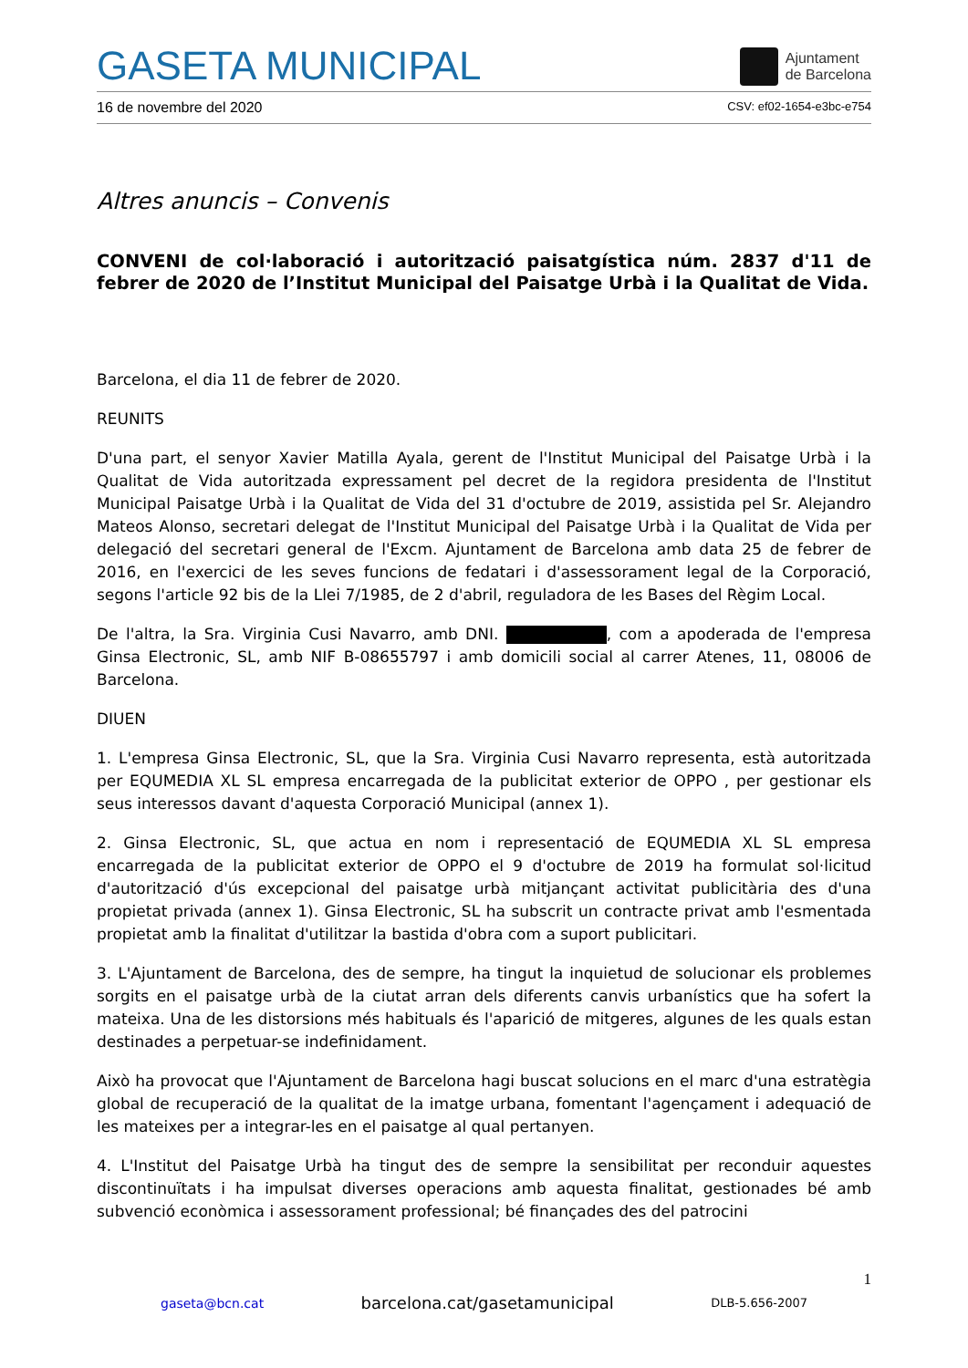GASETA MUNICIPAL
Ajuntament
de Barcelona
16 de novembre del 2020 CSV: ef02-1654-e3bc-e754
Altres anuncis – Convenis
CONVENI de col·laboració i autorització paisatgística núm. 2837 d'11 de febrer de 2020 de l’Institut Municipal del Paisatge Urbà i la Qualitat de Vida.
Barcelona, el dia 11 de febrer de 2020.
REUNITS
D'una part, el senyor Xavier Matilla Ayala, gerent de l'Institut Municipal del Paisatge Urbà i la Qualitat de Vida autoritzada expressament pel decret de la regidora presidenta de l'Institut Municipal Paisatge Urbà i la Qualitat de Vida del 31 d'octubre de 2019, assistida pel Sr. Alejandro Mateos Alonso, secretari delegat de l'Institut Municipal del Paisatge Urbà i la Qualitat de Vida per delegació del secretari general de l'Excm. Ajuntament de Barcelona amb data 25 de febrer de 2016, en l'exercici de les seves funcions de fedatari i d'assessorament legal de la Corporació, segons l'article 92 bis de la Llei 7/1985, de 2 d'abril, reguladora de les Bases del Règim Local.
De l'altra, la Sra. Virginia Cusi Navarro, amb DNI. , com a apoderada de l'empresa Ginsa Electronic, SL, amb NIF B-08655797 i amb domicili social al carrer Atenes, 11, 08006 de Barcelona.
DIUEN
1. L'empresa Ginsa Electronic, SL, que la Sra. Virginia Cusi Navarro representa, està autoritzada per EQUMEDIA XL SL empresa encarregada de la publicitat exterior de OPPO , per gestionar els seus interessos davant d'aquesta Corporació Municipal (annex 1).
2. Ginsa Electronic, SL, que actua en nom i representació de EQUMEDIA XL SL empresa encarregada de la publicitat exterior de OPPO el 9 d'octubre de 2019 ha formulat sol·licitud d'autorització d'ús excepcional del paisatge urbà mitjançant activitat publicitària des d'una propietat privada (annex 1). Ginsa Electronic, SL ha subscrit un contracte privat amb l'esmentada propietat amb la finalitat d'utilitzar la bastida d'obra com a suport publicitari.
3. L'Ajuntament de Barcelona, des de sempre, ha tingut la inquietud de solucionar els problemes sorgits en el paisatge urbà de la ciutat arran dels diferents canvis urbanístics que ha sofert la mateixa. Una de les distorsions més habituals és l'aparició de mitgeres, algunes de les quals estan destinades a perpetuar-se indefinidament.
Això ha provocat que l'Ajuntament de Barcelona hagi buscat solucions en el marc d'una estratègia global de recuperació de la qualitat de la imatge urbana, fomentant l'agençament i adequació de les mateixes per a integrar-les en el paisatge al qual pertanyen.
4. L'Institut del Paisatge Urbà ha tingut des de sempre la sensibilitat per reconduir aquestes discontinuïtats i ha impulsat diverses operacions amb aquesta finalitat, gestionades bé amb subvenció econòmica i assessorament professional; bé finançades des del patrocini
1
gaseta@bcn.cat barcelona.cat/gasetamunicipal DLB-5.656-2007